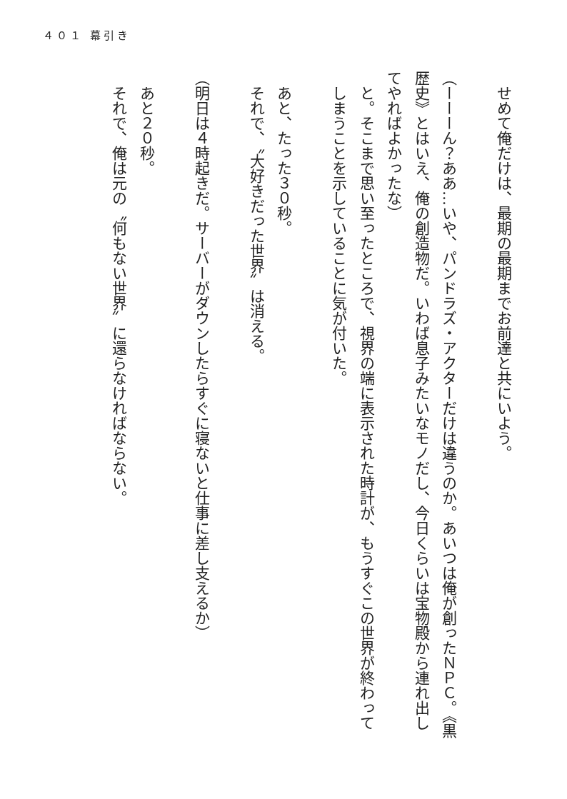４０１ 幕引き
せめて俺だけは、最期の最期までお前達と共にいよう。
（ーーーん？ああ…いや、パンドラズ・アクターだけは違うのか。あいつは俺が創ったＮＰＣ。《黒歴史》とはいえ、俺の創造物だ。いわば息子みたいなモノだし、今日くらいは宝物殿から連れ出してやればよかったな）
と。そこまで思い至ったところで、視界の端に表示された時計が、もうすぐこの世界が終わってしまうことを示していることに気が付いた。
あと、たった３０秒。
それで、〝大好きだった世界〟は消える。
（明日は４時起きだ。サーバーがダウンしたらすぐに寝ないと仕事に差し支えるか）
あと２０秒。
それで、俺は元の〝何もない世界〟に還らなければならない。